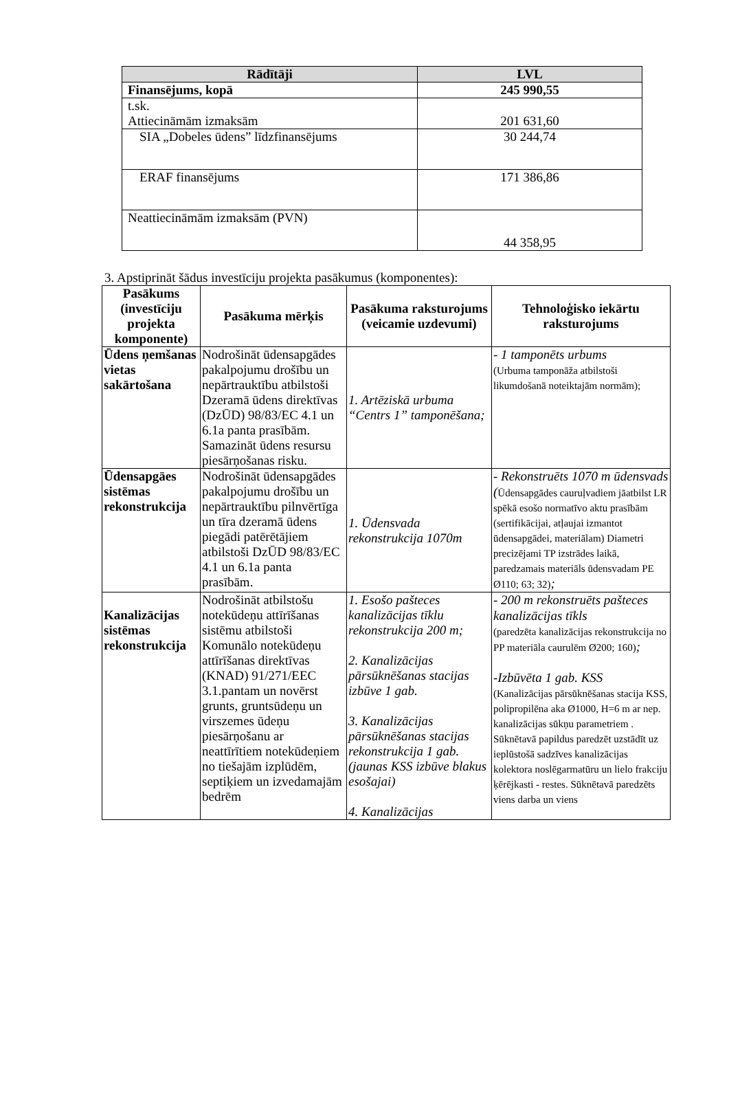| Rādītāji | LVL |
| --- | --- |
| Finansējums, kopā | 245 990,55 |
| t.sk. Attiecināmām izmaksām | 201 631,60 |
| SIA „Dobeles ūdens” līdzfinansējums | 30 244,74 |
| ERAF finansējums | 171 386,86 |
| Neattiecināmām izmaksām (PVN) | 44 358,95 |
3. Apstiprināt šādus investīciju projekta pasākumus (komponentes):
| Pasākums (investīciju projekta komponente) | Pasākuma mērķis | Pasākuma raksturojums (veicamie uzdevumi) | Tehnoloģisko iekārtu raksturojums |
| --- | --- | --- | --- |
| Ūdens ņemšanas vietas sakārtošana | Nodrošināt ūdensapgādes pakalpojumu drošību un nepārtrauktību atbilstoši Dzeramā ūdens direktīvas (DzŪD) 98/83/EC 4.1 un 6.1a panta prasībām. Samazināt ūdens resursu piesārņošanas risku. | 1. Artēziskā urbuma “Centrs 1” tamponēšana; | - 1 tamponēts urbums (Urbuma tamponāža atbilstoši likumdošanā noteiktajām normām); |
| Ūdensapgāes sistēmas rekonstrukcija | Nodrošināt ūdensapgādes pakalpojumu drošību un nepārtrauktību pilnvērtīga un tīra dzeramā ūdens piegādi patērētājiem atbilstoši DzŪD 98/83/EC 4.1 un 6.1a panta prasībām. | 1. Ūdensvada rekonstrukcija 1070m | - Rekonstruēts 1070 m ūdensvads ( Ūdensapgādes cauruļvadiem jāatbilst LR spēkā esošo normatīvo aktu prasībām (sertifikācijai, atļaujai izmantot ūdensapgādei, materiālam) Diametri precizējami TP izstrādes laikā, paredzamais materiāls ūdensvadam PE Ø110; 63; 32) ; |
| Kanalizācijas sistēmas rekonstrukcija | Nodrošināt atbilstošu notekūdeņu attīrīšanas sistēmu atbilstoši Komunālo notekūdeņu attīrīšanas direktīvas (KNAD) 91/271/EEC 3.1.pantam un novērst grunts, gruntsūdeņu un virszemes ūdeņu piesārņošanu ar neattīrītiem notekūdeņiem no tiešajām izplūdēm, septiķiem un izvedamajām bedrēm | 1. Esošo pašteces kanalizācijas tīklu rekonstrukcija 200 m; 2. Kanalizācijas pārsūknēšanas stacijas izbūve 1 gab. 3. Kanalizācijas pārsūknēšanas stacijas rekonstrukcija 1 gab. (jaunas KSS izbūve blakus esošajai) 4. Kanalizācijas | - 200 m rekonstruēts pašteces kanalizācijas tīkls (paredzēta kanalizācijas rekonstrukcija no PP materiāla caurulēm Ø200; 160) ; -Izbūvēta 1 gab. KSS (Kanalizācijas pārsūknēšanas stacija KSS, polipropilēna aka Ø1000, H=6 m ar nep. kanalizācijas sūkņu parametriem . Sūknētavā papildus paredzēt uzstādīt uz ieplūstošā sadzīves kanalizācijas kolektora noslēgarmatūru un lielo frakciju ķērējkasti - restes. Sūknētavā paredzēts viens darba un viens |